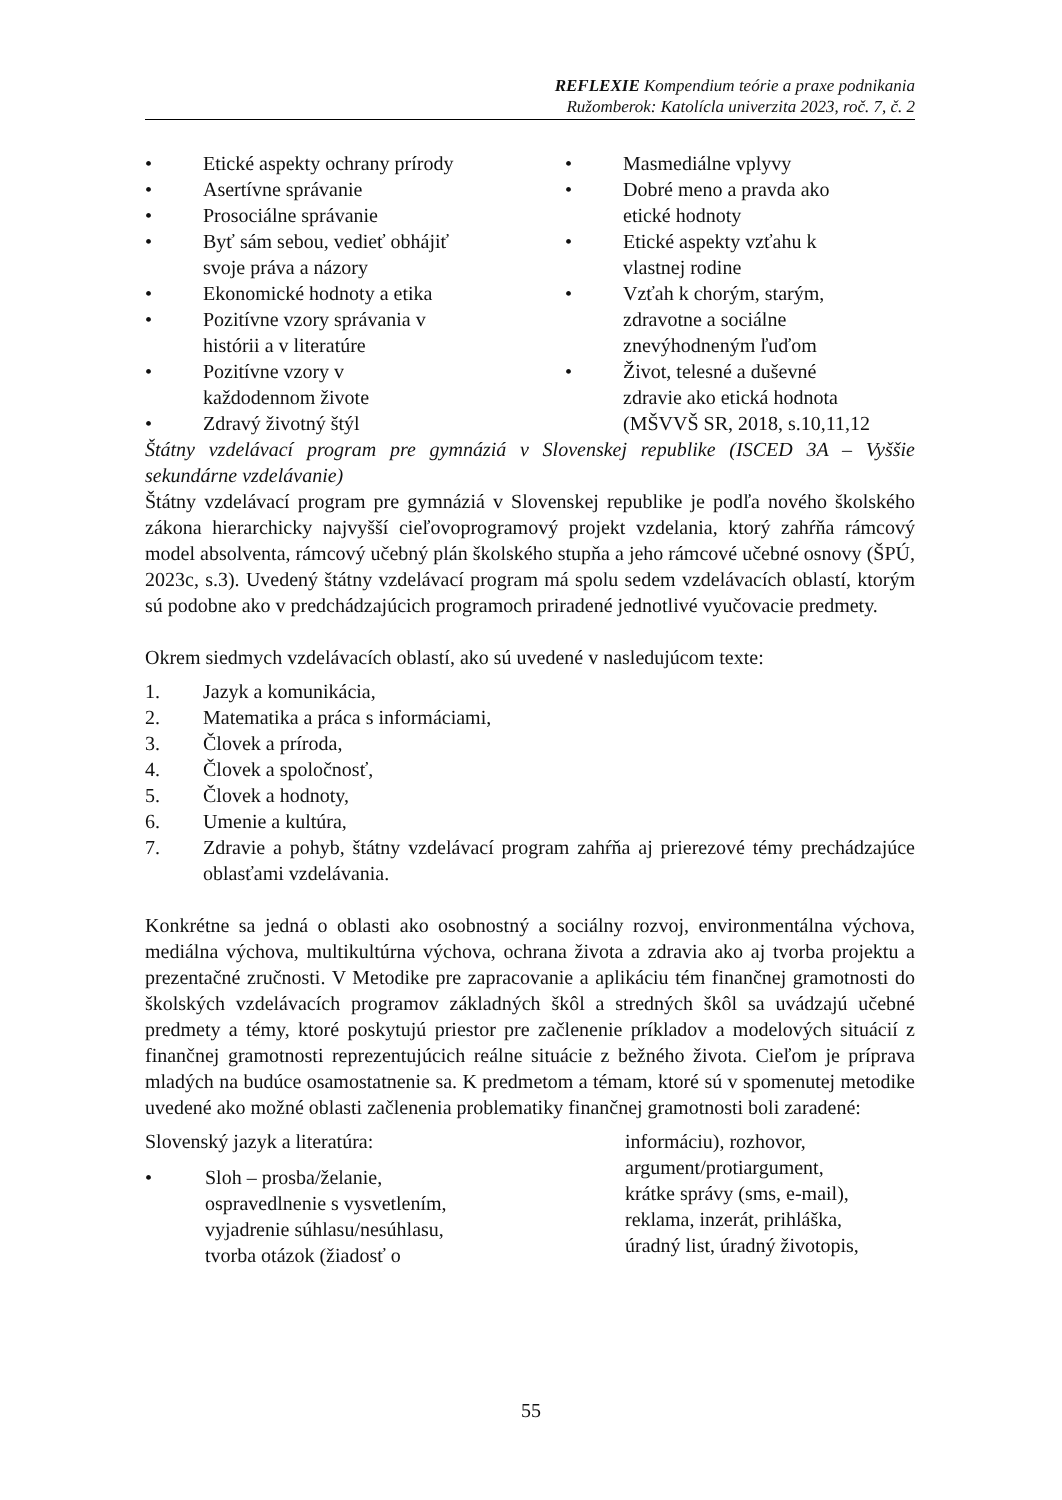REFLEXIE Kompendium teórie a praxe podnikania
Ružomberok: Katolícla univerzita 2023, roč. 7, č. 2
• Etické aspekty ochrany prírody
• Asertívne správanie
• Prosociálne správanie
• Byť sám sebou, vedieť obhájiť
svoje práva a názory
• Ekonomické hodnoty a etika
• Pozitívne vzory správania v
histórii a v literatúre
• Pozitívne vzory v
každodennom živote
• Zdravý životný štýl
• Masmediálne vplyvy
• Dobré meno a pravda ako
etické hodnoty
• Etické aspekty vzťahu k
vlastnej rodine
• Vzťah k chorým, starým,
zdravotne a sociálne
znevýhodneným ľuďom
• Život, telesné a duševné
zdravie ako etická hodnota
(MŠVVŠ SR, 2018, s.10,11,12
Štátny vzdelávací program pre gymnáziá v Slovenskej republike (ISCED 3A – Vyššie sekundárne vzdelávanie)
Štátny vzdelávací program pre gymnáziá v Slovenskej republike je podľa nového školského zákona hierarchicky najvyšší cieľovoprogramový projekt vzdelania, ktorý zahŕňa rámcový model absolventa, rámcový učebný plán školského stupňa a jeho rámcové učebné osnovy (ŠPÚ, 2023c, s.3). Uvedený štátny vzdelávací program má spolu sedem vzdelávacích oblastí, ktorým sú podobne ako v predchádzajúcich programoch priradené jednotlivé vyučovacie predmety.
Okrem siedmych vzdelávacích oblastí, ako sú uvedené v nasledujúcom texte:
1. Jazyk a komunikácia,
2. Matematika a práca s informáciami,
3. Človek a príroda,
4. Človek a spoločnosť,
5. Človek a hodnoty,
6. Umenie a kultúra,
7. Zdravie a pohyb, štátny vzdelávací program zahŕňa aj prierezové témy prechádzajúce oblasťami vzdelávania.
Konkrétne sa jedná o oblasti ako osobnostný a sociálny rozvoj, environmentálna výchova, mediálna výchova, multikultúrna výchova, ochrana života a zdravia ako aj tvorba projektu a prezentačné zručnosti. V Metodike pre zapracovanie a aplikáciu tém finančnej gramotnosti do školských vzdelávacích programov základných škôl a stredných škôl sa uvádzajú učebné predmety a témy, ktoré poskytujú priestor pre začlenenie príkladov a modelových situácií z finančnej gramotnosti reprezentujúcich reálne situácie z bežného života. Cieľom je príprava mladých na budúce osamostatnenie sa. K predmetom a témam, ktoré sú v spomenutej metodike uvedené ako možné oblasti začlenenia problematiky finančnej gramotnosti boli zaradené:
Slovenský jazyk a literatúra:
• Sloh – prosba/želanie,
ospravedlnenie s vysvetlením,
vyjadrenie súhlasu/nesúhlasu,
tvorba otázok (žiadosť o
informáciu), rozhovor,
argument/protiargument,
krátke správy (sms, e-mail),
reklama, inzerát, prihláška,
úradný list, úradný životopis,
55